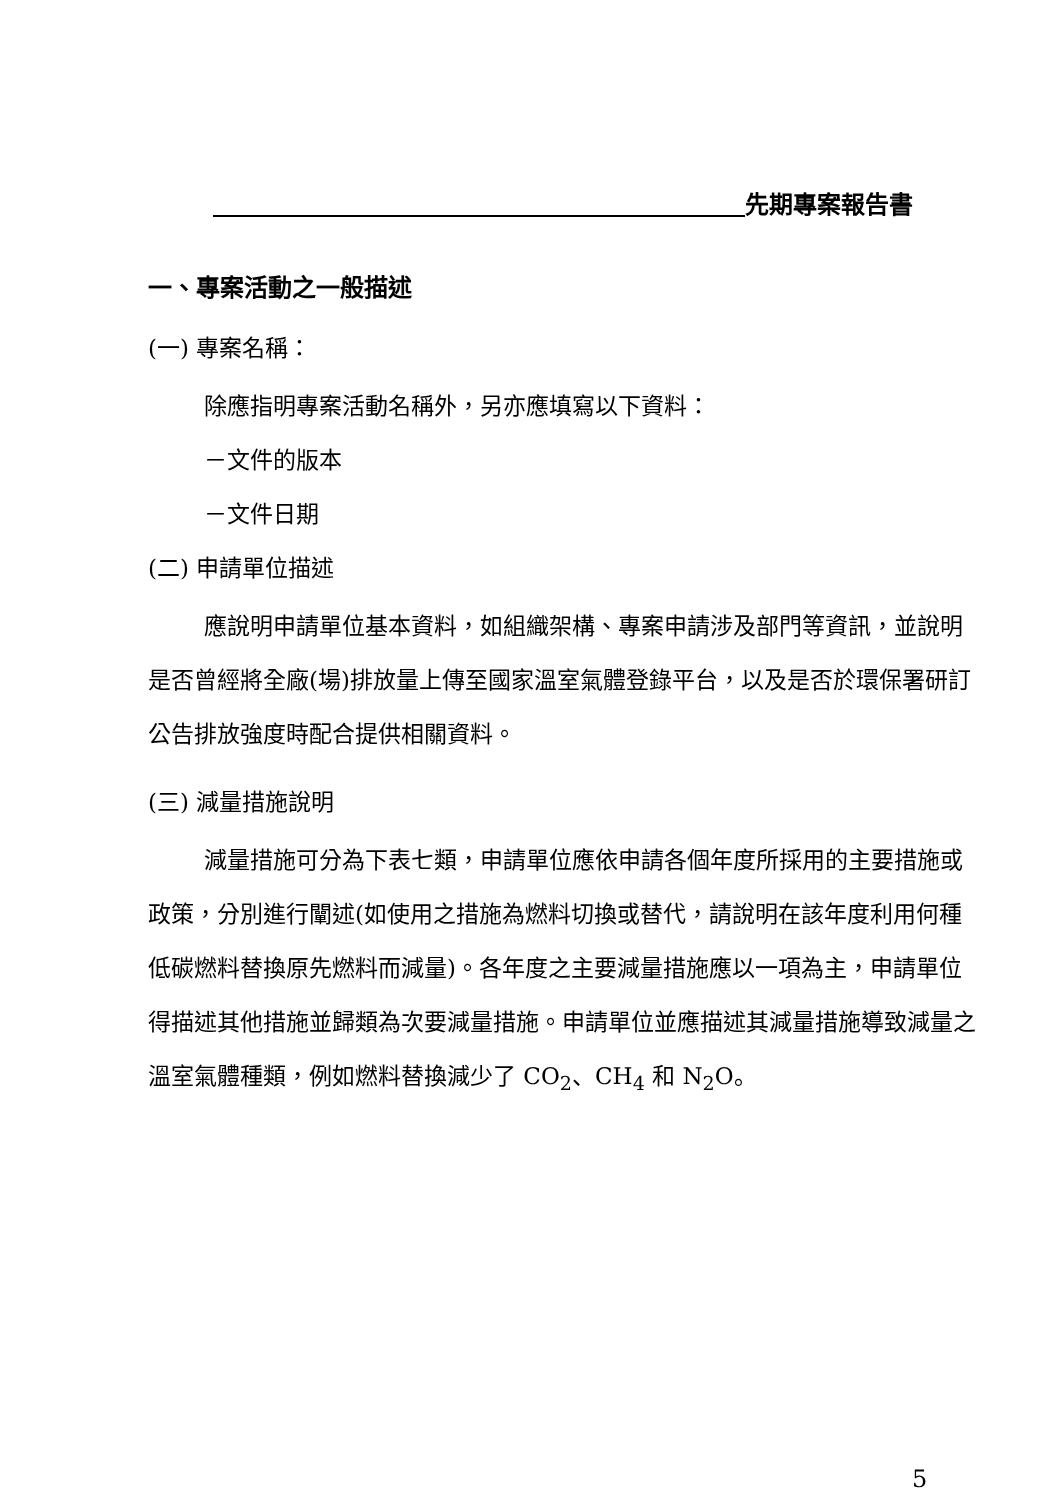先期專案報告書
一、專案活動之一般描述
(一) 專案名稱：
除應指明專案活動名稱外，另亦應填寫以下資料：
－文件的版本
－文件日期
(二) 申請單位描述
應說明申請單位基本資料，如組織架構、專案申請涉及部門等資訊，並說明是否曾經將全廠(場)排放量上傳至國家溫室氣體登錄平台，以及是否於環保署研訂公告排放強度時配合提供相關資料。
(三) 減量措施說明
減量措施可分為下表七類，申請單位應依申請各個年度所採用的主要措施或政策，分別進行闡述(如使用之措施為燃料切換或替代，請說明在該年度利用何種低碳燃料替換原先燃料而減量)。各年度之主要減量措施應以一項為主，申請單位得描述其他措施並歸類為次要減量措施。申請單位並應描述其減量措施導致減量之溫室氣體種類，例如燃料替換減少了 CO<sub>2</sub>、CH<sub>4</sub> 和 N<sub>2</sub>O。
5